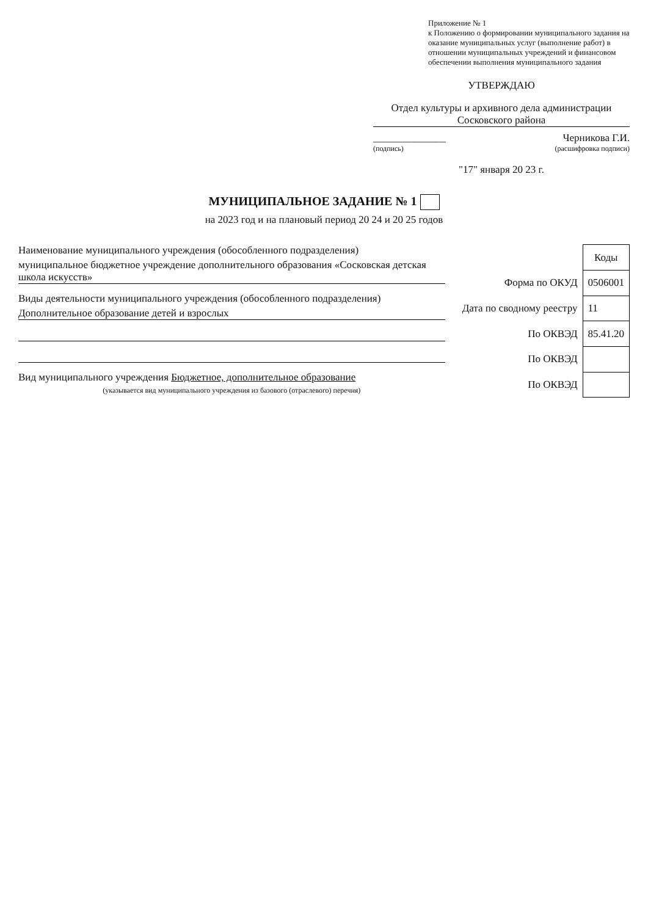Приложение № 1
к Положению о формировании муниципального задания на оказание муниципальных услуг (выполнение работ) в отношении муниципальных учреждений и финансовом обеспечении выполнения муниципального задания
УТВЕРЖДАЮ
Отдел культуры и архивного дела администрации Сосковского района
______________ Черникова Г.И.
(подпись) (расшифровка подписи)
"17" января 20 23 г.
МУНИЦИПАЛЬНОЕ ЗАДАНИЕ № 1
на 2023 год и на плановый период 20 24 и 20 25 годов
Наименование муниципального учреждения (обособленного подразделения)
муниципальное бюджетное учреждение дополнительного образования «Сосковская детская школа искусств»
Виды деятельности муниципального учреждения (обособленного подразделения)
Дополнительное образование детей и взрослых
Вид муниципального учреждения Бюджетное, дополнительное образование
(указывается вид муниципального учреждения из базового (отраслевого) перечня)
| | Коды |
| Форма по ОКУД | 0506001 |
| Дата по сводному реестру | 11 |
| По ОКВЭД | 85.41.20 |
| По ОКВЭД | |
| По ОКВЭД | |